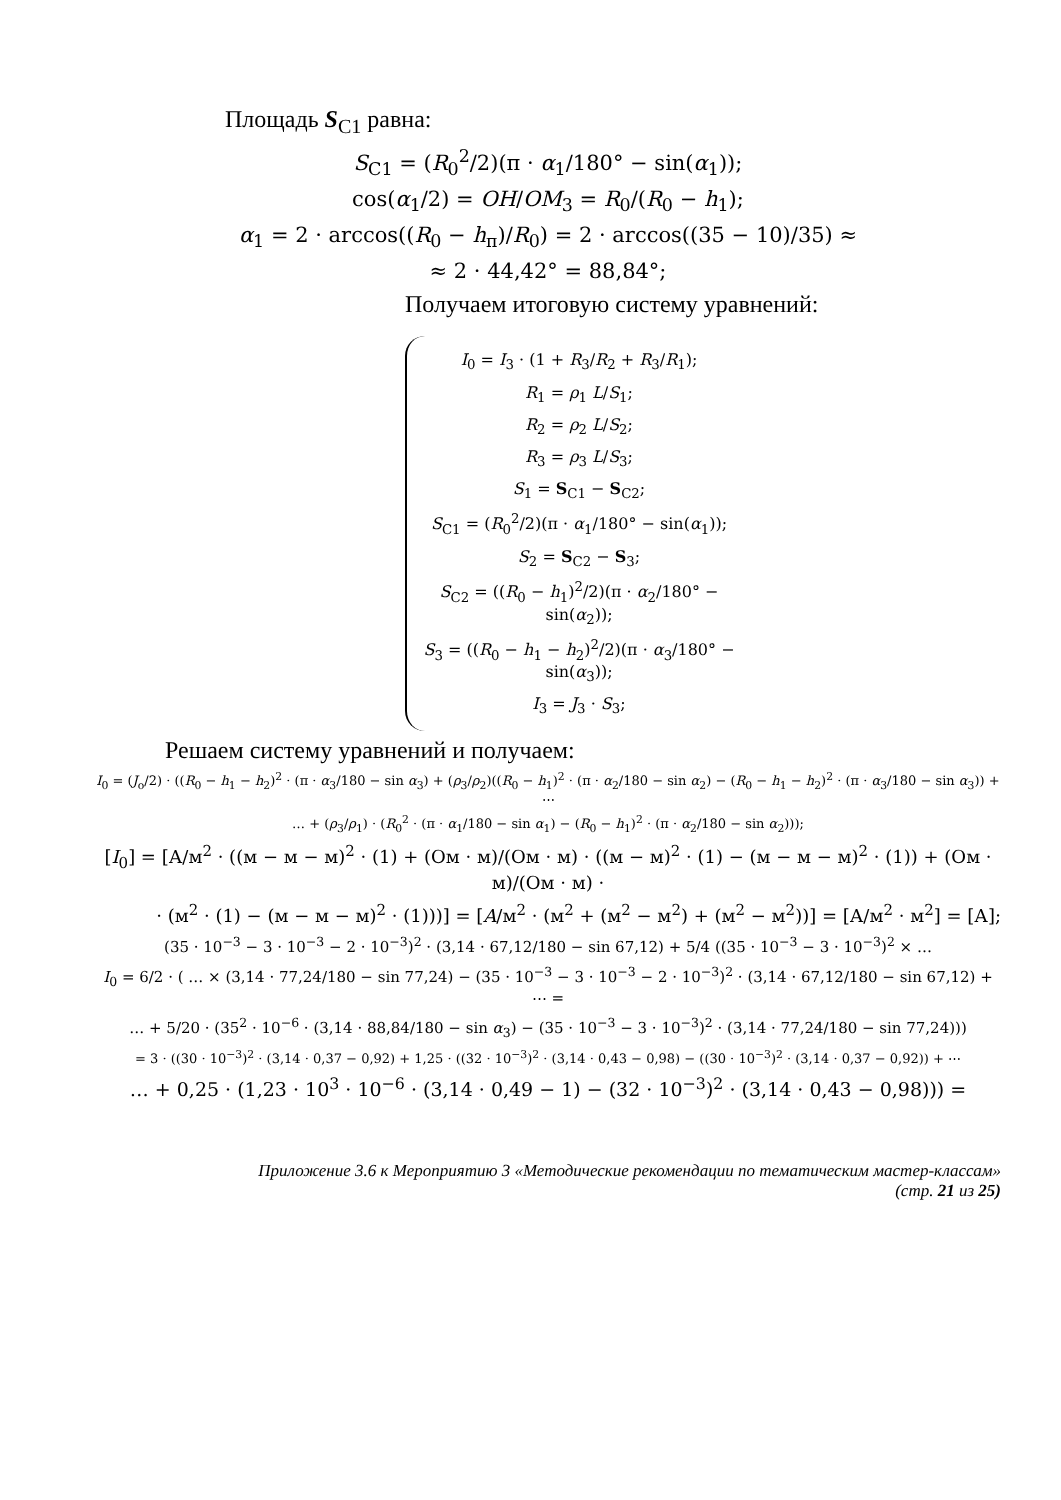Площадь S<sub>С1</sub> равна:
S<sub>C1</sub> = (R<sub>0</sub><sup>2</sup>/2)(π · α<sub>1</sub>/180° − sin(α<sub>1</sub>));
cos(α<sub>1</sub>/2) = OH/OM<sub>3</sub> = R<sub>0</sub>/(R<sub>0</sub> − h<sub>1</sub>);
α<sub>1</sub> = 2 · arccos((R<sub>0</sub> − h<sub>п</sub>)/R<sub>0</sub>) = 2 · arccos((35 − 10)/35) ≈
≈ 2 · 44,42° = 88,84°;
Получаем итоговую систему уравнений:
I<sub>0</sub> = I<sub>3</sub> · (1 + R<sub>3</sub>/R<sub>2</sub> + R<sub>3</sub>/R<sub>1</sub>);
R<sub>1</sub> = ρ<sub>1</sub> L/S<sub>1</sub>;
R<sub>2</sub> = ρ<sub>2</sub> L/S<sub>2</sub>;
R<sub>3</sub> = ρ<sub>3</sub> L/S<sub>3</sub>;
S<sub>1</sub> = S<sub>C1</sub> − S<sub>C2</sub>;
S<sub>C1</sub> = (R<sub>0</sub><sup>2</sup>/2)(π · α<sub>1</sub>/180° − sin(α<sub>1</sub>));
S<sub>2</sub> = S<sub>C2</sub> − S<sub>3</sub>;
S<sub>C2</sub> = ((R<sub>0</sub> − h<sub>1</sub>)<sup>2</sup>/2)(π · α<sub>2</sub>/180° − sin(α<sub>2</sub>));
S<sub>3</sub> = ((R<sub>0</sub> − h<sub>1</sub> − h<sub>2</sub>)<sup>2</sup>/2)(π · α<sub>3</sub>/180° − sin(α<sub>3</sub>));
I<sub>3</sub> = J<sub>3</sub> · S<sub>3</sub>;
Решаем систему уравнений и получаем:
I<sub>0</sub> = (J<sub>o</sub>/2) · ((R<sub>0</sub> − h<sub>1</sub> − h<sub>2</sub>)<sup>2</sup> · (π · α<sub>3</sub>/180 − sin α<sub>3</sub>) + (ρ<sub>3</sub>/ρ<sub>2</sub>)((R<sub>0</sub> − h<sub>1</sub>)<sup>2</sup> · (π · α<sub>2</sub>/180 − sin α<sub>2</sub>) − (R<sub>0</sub> − h<sub>1</sub> − h<sub>2</sub>)<sup>2</sup> · (π · α<sub>3</sub>/180 − sin α<sub>3</sub>)) + ⋯
… + (ρ<sub>3</sub>/ρ<sub>1</sub>) · (R<sub>0</sub><sup>2</sup> · (π · α<sub>1</sub>/180 − sin α<sub>1</sub>) − (R<sub>0</sub> − h<sub>1</sub>)<sup>2</sup> · (π · α<sub>2</sub>/180 − sin α<sub>2</sub>)));
[I<sub>0</sub>] = [А/м<sup>2</sup> · ((м − м − м)<sup>2</sup> · (1) + (Ом · м)/(Ом · м) · ((м − м)<sup>2</sup> · (1) − (м − м − м)<sup>2</sup> · (1)) + (Ом · м)/(Ом · м) ·
· (м<sup>2</sup> · (1) − (м − м − м)<sup>2</sup> · (1)))] = [A/м<sup>2</sup> · (м<sup>2</sup> + (м<sup>2</sup> − м<sup>2</sup>) + (м<sup>2</sup> − м<sup>2</sup>))] = [А/м<sup>2</sup> · м<sup>2</sup>] = [А];
(35 · 10<sup>−3</sup> − 3 · 10<sup>−3</sup> − 2 · 10<sup>−3</sup>)<sup>2</sup> · (3,14 · 67,12/180 − sin 67,12) + 5/4 ((35 · 10<sup>−3</sup> − 3 · 10<sup>−3</sup>)<sup>2</sup> × …
I<sub>0</sub> = 6/2 · ( … × (3,14 · 77,24/180 − sin 77,24) − (35 · 10<sup>−3</sup> − 3 · 10<sup>−3</sup> − 2 · 10<sup>−3</sup>)<sup>2</sup> · (3,14 · 67,12/180 − sin 67,12) + ⋯ =
… + 5/20 · (35<sup>2</sup> · 10<sup>−6</sup> · (3,14 · 88,84/180 − sin α<sub>3</sub>) − (35 · 10<sup>−3</sup> − 3 · 10<sup>−3</sup>)<sup>2</sup> · (3,14 · 77,24/180 − sin 77,24)))
= 3 · ((30 · 10<sup>−3</sup>)<sup>2</sup> · (3,14 · 0,37 − 0,92) + 1,25 · ((32 · 10<sup>−3</sup>)<sup>2</sup> · (3,14 · 0,43 − 0,98) − ((30 · 10<sup>−3</sup>)<sup>2</sup> · (3,14 · 0,37 − 0,92)) + ⋯
… + 0,25 · (1,23 · 10<sup>3</sup> · 10<sup>−6</sup> · (3,14 · 0,49 − 1) − (32 · 10<sup>−3</sup>)<sup>2</sup> · (3,14 · 0,43 − 0,98))) =
Приложение 3.6 к Мероприятию 3 «Методические рекомендации по тематическим мастер-классам»
(стр. 21 из 25)